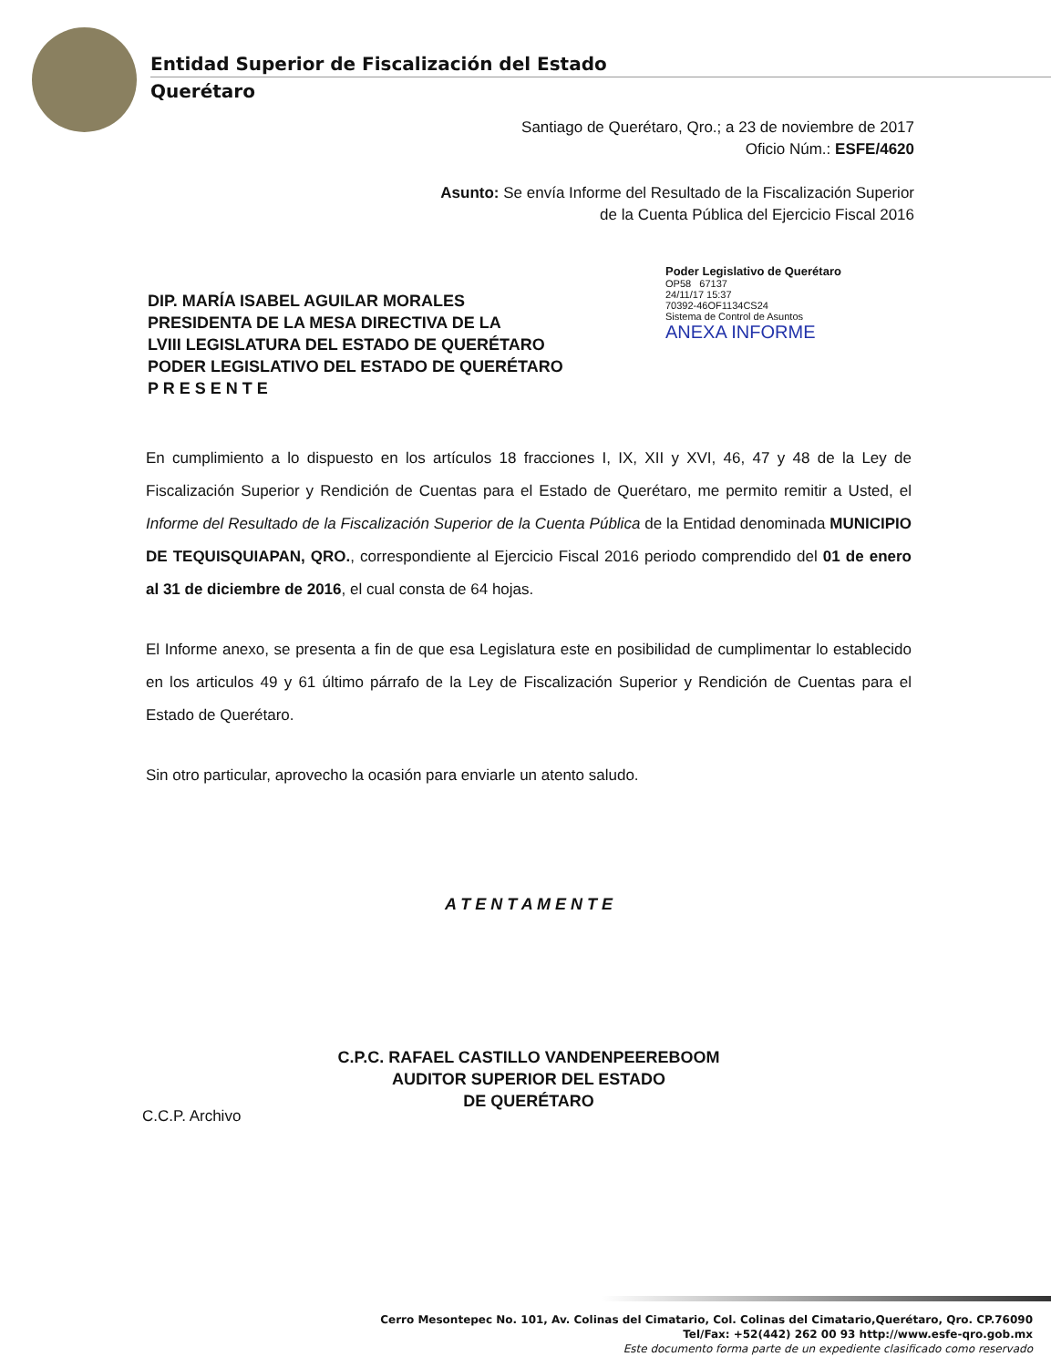Entidad Superior de Fiscalización del Estado
Querétaro
Santiago de Querétaro, Qro.; a 23 de noviembre de 2017
Oficio Núm.: ESFE/4620
Asunto: Se envía Informe del Resultado de la Fiscalización Superior
de la Cuenta Pública del Ejercicio Fiscal 2016
Poder Legislativo de Querétaro
OP58 67137
24/11/17 15:37
70392-46OF1134CS24
Sistema de Control de Asuntos
ANEXA INFORME
DIP. MARÍA ISABEL AGUILAR MORALES
PRESIDENTA DE LA MESA DIRECTIVA DE LA
LVIII LEGISLATURA DEL ESTADO DE QUERÉTARO
PODER LEGISLATIVO DEL ESTADO DE QUERÉTARO
P R E S E N T E
En cumplimiento a lo dispuesto en los artículos 18 fracciones I, IX, XII y XVI, 46, 47 y 48 de la Ley de Fiscalización Superior y Rendición de Cuentas para el Estado de Querétaro, me permito remitir a Usted, el Informe del Resultado de la Fiscalización Superior de la Cuenta Pública de la Entidad denominada MUNICIPIO DE TEQUISQUIAPAN, QRO., correspondiente al Ejercicio Fiscal 2016 periodo comprendido del 01 de enero al 31 de diciembre de 2016, el cual consta de 64 hojas.
El Informe anexo, se presenta a fin de que esa Legislatura este en posibilidad de cumplimentar lo establecido en los articulos 49 y 61 último párrafo de la Ley de Fiscalización Superior y Rendición de Cuentas para el Estado de Querétaro.
Sin otro particular, aprovecho la ocasión para enviarle un atento saludo.
A T E N T A M E N T E
C.P.C. RAFAEL CASTILLO VANDENPEEREBOOM
AUDITOR SUPERIOR DEL ESTADO
DE QUERÉTARO
C.C.P. Archivo
Cerro Mesontepec No. 101, Av. Colinas del Cimatario, Col. Colinas del Cimatario,Querétaro, Qro. CP.76090
Tel/Fax: +52(442) 262 00 93 http://www.esfe-qro.gob.mx
Este documento forma parte de un expediente clasificado como reservado